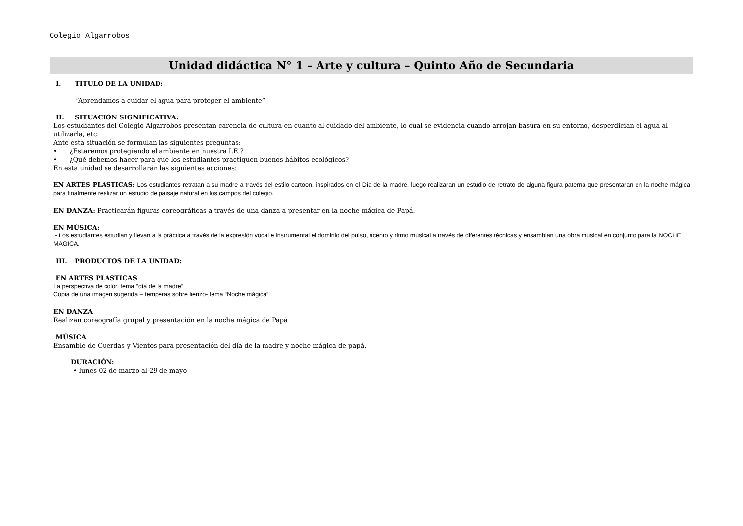Colegio Algarrobos
| Unidad didáctica N° 1 – Arte y cultura – Quinto Año de Secundaria |
| --- |
| I. TÍTULO DE LA UNIDAD: “Aprendamos a cuidar el agua para proteger el ambiente” II. SITUACIÓN SIGNIFICATIVA: Los estudiantes del Colegio Algarrobos presentan carencia de cultura en cuanto al cuidado del ambiente, lo cual se evidencia cuando arrojan basura en su entorno, desperdician el agua al utilizarla, etc. Ante esta situación se formulan las siguientes preguntas: • ¿Estaremos protegiendo el ambiente en nuestra I.E.? • ¿Qué debemos hacer para que los estudiantes practiquen buenos hábitos ecológicos? En esta unidad se desarrollarán las siguientes acciones: EN ARTES PLASTICAS: Los estudiantes retratan a su madre a través del estilo cartoon, inspirados en el Día de la madre, luego realizaran un estudio de retrato de alguna figura paterna que presentaran en la noche mágica para finalmente realizar un estudio de paisaje natural en los campos del colegio. EN DANZA: Practicarán figuras coreográficas a través de una danza a presentar en la noche mágica de Papá. EN MÚSICA: - Los estudiantes estudian y llevan a la práctica a través de la expresión vocal e instrumental el dominio del pulso, acento y ritmo musical a través de diferentes técnicas y ensamblan una obra musical en conjunto para la NOCHE MAGICA. III. PRODUCTOS DE LA UNIDAD: EN ARTES PLASTICAS La perspectiva de color, tema “día de la madre” Copia de una imagen sugerida – temperas sobre lienzo- tema “Noche mágica” EN DANZA Realizan coreografía grupal y presentación en la noche mágica de Papá MÚSICA Ensamble de Cuerdas y Vientos para presentación del día de la madre y noche mágica de papá. DURACIÓN: • lunes 02 de marzo al 29 de mayo |